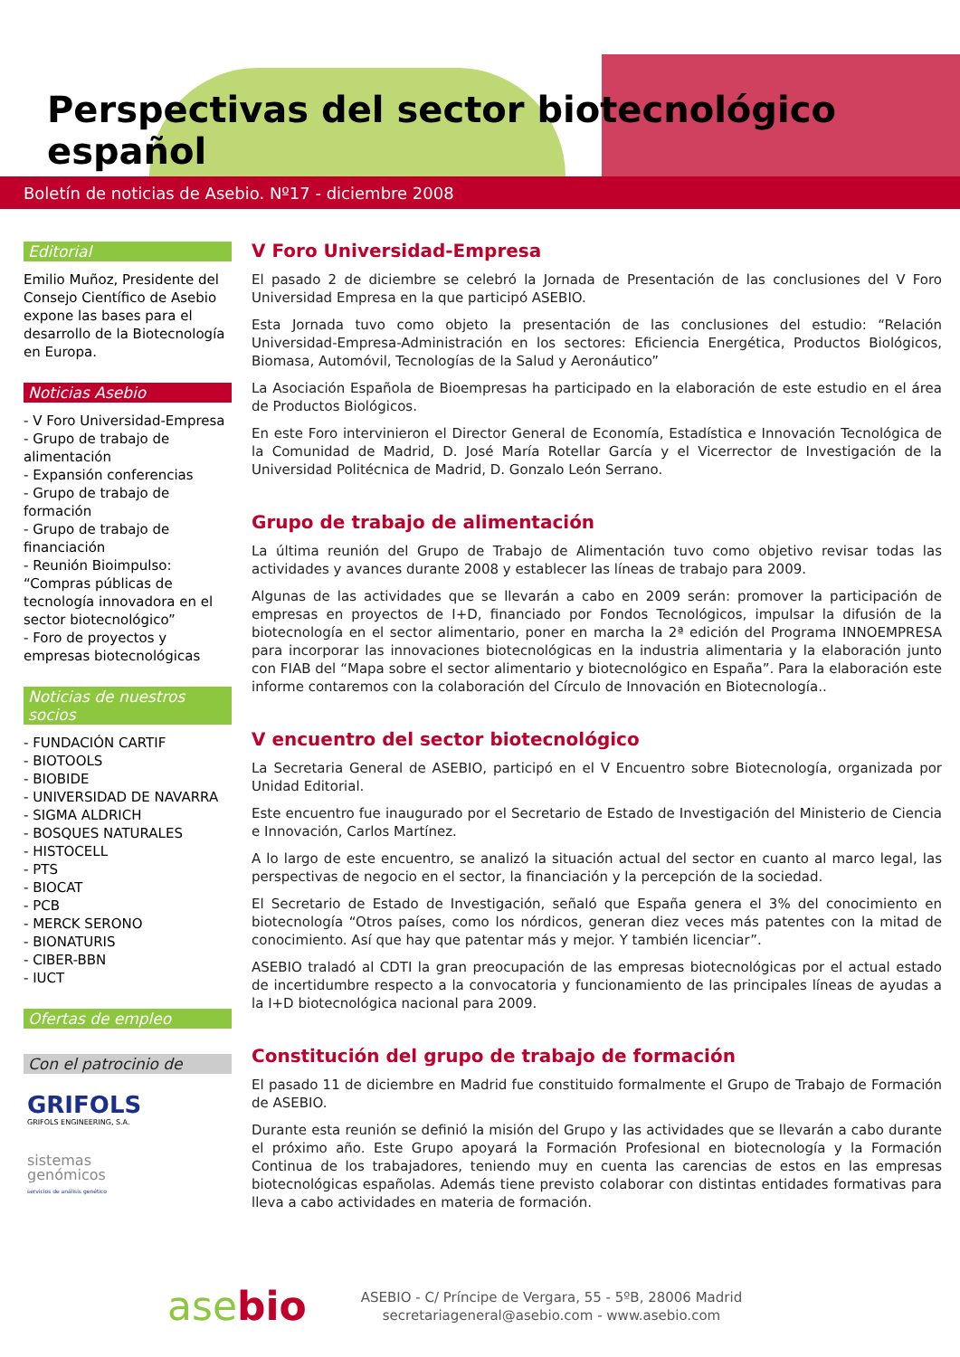Perspectivas del sector biotecnológico español
Boletín de noticias de Asebio. Nº17 - diciembre 2008
Editorial
Emilio Muñoz, Presidente del Consejo Científico de Asebio expone las bases para el desarrollo de la Biotecnología en Europa.
Noticias Asebio
- V Foro Universidad-Empresa
- Grupo de trabajo de alimentación
- Expansión conferencias
- Grupo de trabajo de formación
- Grupo de trabajo de financiación
- Reunión Bioimpulso: “Compras públicas de tecnología innovadora en el sector biotecnológico”
- Foro de proyectos y empresas biotecnológicas
Noticias de nuestros socios
- FUNDACIÓN CARTIF
- BIOTOOLS
- BIOBIDE
- UNIVERSIDAD DE NAVARRA
- SIGMA ALDRICH
- BOSQUES NATURALES
- HISTOCELL
- PTS
- BIOCAT
- PCB
- MERCK SERONO
- BIONATURIS
- CIBER-BBN
- IUCT
Ofertas de empleo
Con el patrocinio de
GRIFOLS
GRIFOLS ENGINEERING, S.A.
sistemas
genómicos
servicios de análisis genético
V Foro Universidad-Empresa
El pasado 2 de diciembre se celebró la Jornada de Presentación de las conclusiones del V Foro Universidad Empresa en la que participó ASEBIO.
Esta Jornada tuvo como objeto la presentación de las conclusiones del estudio: “Relación Universidad-Empresa-Administración en los sectores: Eficiencia Energética, Productos Biológicos, Biomasa, Automóvil, Tecnologías de la Salud y Aeronáutico”
La Asociación Española de Bioempresas ha participado en la elaboración de este estudio en el área de Productos Biológicos.
En este Foro intervinieron el Director General de Economía, Estadística e Innovación Tecnológica de la Comunidad de Madrid, D. José María Rotellar García y el Vicerrector de Investigación de la Universidad Politécnica de Madrid, D. Gonzalo León Serrano.
Grupo de trabajo de alimentación
La última reunión del Grupo de Trabajo de Alimentación tuvo como objetivo revisar todas las actividades y avances durante 2008 y establecer las líneas de trabajo para 2009.
Algunas de las actividades que se llevarán a cabo en 2009 serán: promover la participación de empresas en proyectos de I+D, financiado por Fondos Tecnológicos, impulsar la difusión de la biotecnología en el sector alimentario, poner en marcha la 2ª edición del Programa INNOEMPRESA para incorporar las innovaciones biotecnológicas en la industria alimentaria y la elaboración junto con FIAB del “Mapa sobre el sector alimentario y biotecnológico en España”. Para la elaboración este informe contaremos con la colaboración del Círculo de Innovación en Biotecnología..
V encuentro del sector biotecnológico
La Secretaria General de ASEBIO, participó en el V Encuentro sobre Biotecnología, organizada por Unidad Editorial.
Este encuentro fue inaugurado por el Secretario de Estado de Investigación del Ministerio de Ciencia e Innovación, Carlos Martínez.
A lo largo de este encuentro, se analizó la situación actual del sector en cuanto al marco legal, las perspectivas de negocio en el sector, la financiación y la percepción de la sociedad.
El Secretario de Estado de Investigación, señaló que España genera el 3% del conocimiento en biotecnología “Otros países, como los nórdicos, generan diez veces más patentes con la mitad de conocimiento. Así que hay que patentar más y mejor. Y también licenciar”.
ASEBIO traladó al CDTI la gran preocupación de las empresas biotecnológicas por el actual estado de incertidumbre respecto a la convocatoria y funcionamiento de las principales líneas de ayudas a la I+D biotecnológica nacional para 2009.
Constitución del grupo de trabajo de formación
El pasado 11 de diciembre en Madrid fue constituido formalmente el Grupo de Trabajo de Formación de ASEBIO.
Durante esta reunión se definió la misión del Grupo y las actividades que se llevarán a cabo durante el próximo año. Este Grupo apoyará la Formación Profesional en biotecnología y la Formación Continua de los trabajadores, teniendo muy en cuenta las carencias de estos en las empresas biotecnológicas españolas. Además tiene previsto colaborar con distintas entidades formativas para lleva a cabo actividades en materia de formación.
asebio
ASEBIO - C/ Príncipe de Vergara, 55 - 5ºB, 28006 Madrid
secretariageneral@asebio.com - www.asebio.com